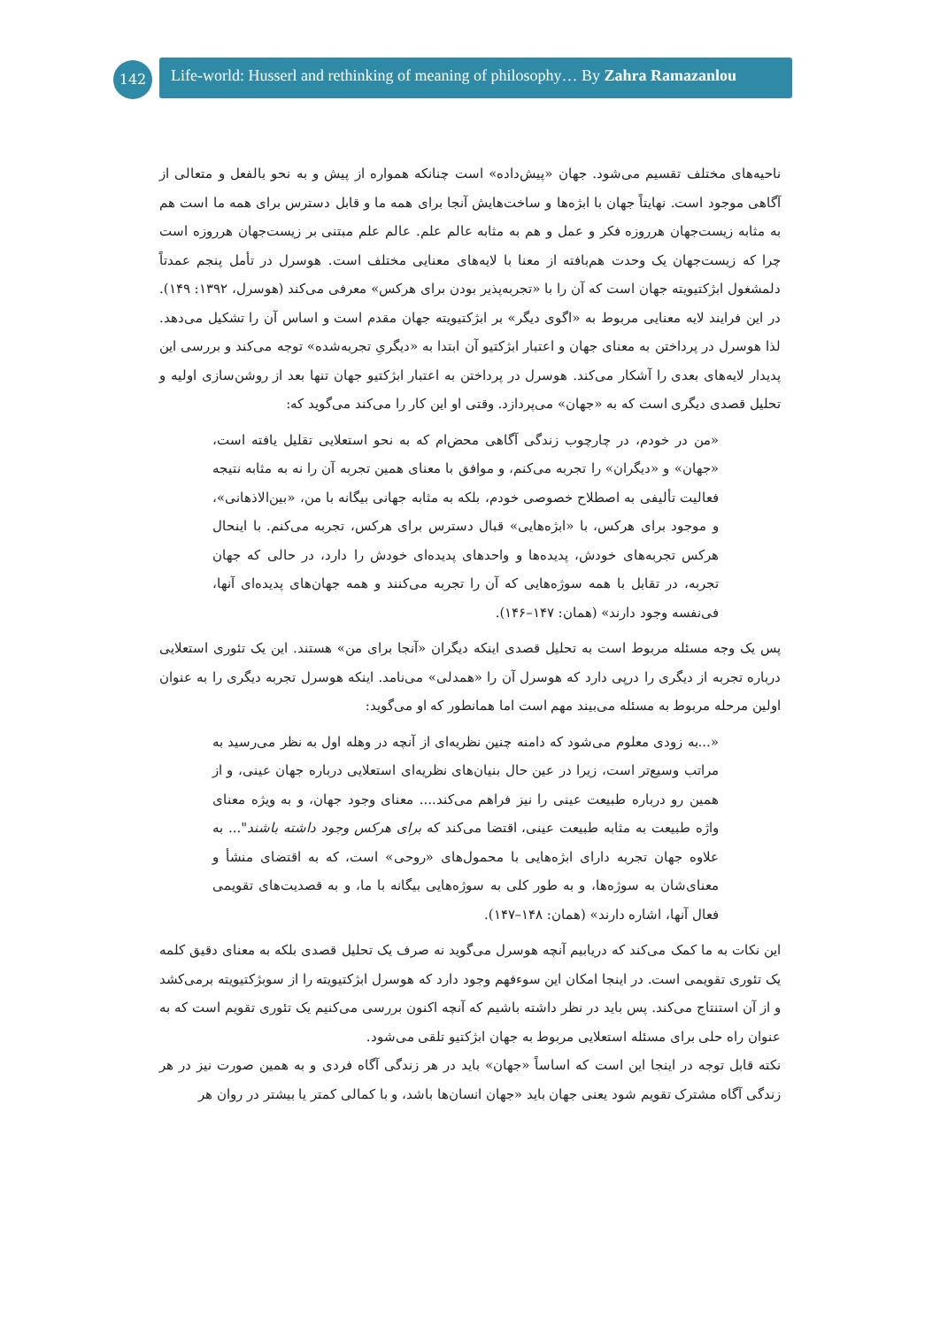142
Life-world: Husserl and rethinking of meaning of philosophy… By Zahra Ramazanlou
ناحیه‌های مختلف تقسیم می‌شود. جهان «پیش‌داده» است چنانکه همواره از پیش و به نحو بالفعل و متعالی از آگاهی موجود است. نهایتاً جهان با ابژه‌ها و ساخت‌هایش آنجا برای همه ما و قابل دسترس برای همه ما است هم به مثابه زیست‌جهان هرروزه فکر و عمل و هم به مثابه عالم علم. عالم علم مبتنی بر زیست‌جهان هرروزه است چرا که زیست‌جهان یک وحدت هم‌بافته از معنا با لایه‌های معنایی مختلف است. هوسرل در تأمل پنجم عمدتاً دلمشغول ابژکتیویته جهان است که آن را با «تجربه‌پذیر بودن برای هرکس» معرفی می‌کند (هوسرل، ۱۳۹۲: ۱۴۹). در این فرایند لایه معنایی مربوط به «اگوی دیگر» بر ابژکتیویته جهان مقدم است و اساس آن را تشکیل می‌دهد. لذا هوسرل در پرداختن به معنای جهان و اعتبار ابژکتیو آن ابتدا به «دیگریِ تجربه‌شده» توجه می‌کند و بررسی این پدیدار لایه‌های بعدی را آشکار می‌کند. هوسرل در پرداختن به اعتبار ابژکتیو جهان تنها بعد از روشن‌سازی اولیه و تحلیل قصدی دیگری است که به «جهان» می‌پردازد. وقتی او این کار را می‌کند می‌گوید که:
«من در خودم، در چارچوب زندگی آگاهی محض‌ام که به نحو استعلایی تقلیل یافته است، «جهان» و «دیگران» را تجربه می‌کنم، و موافق با معنای همین تجربه آن را نه به مثابه نتیجه فعالیت تألیفی به اصطلاح خصوصی خودم، بلکه به مثابه جهانی بیگانه با من، «بین‌الاذهانی»، و موجود برای هرکس، با «ابژه‌هایی» قبال دسترس برای هرکس، تجربه می‌کنم. با اینحال هرکس تجربه‌های خودش، پدیده‌ها و واحدهای پدیده‌ای خودش را دارد، در حالی که جهان تجربه، در تقابل با همه سوژه‌هایی که آن را تجربه می‌کنند و همه جهان‌های پدیده‌ای آنها، فی‌نفسه وجود دارند» (همان: ۱۴۷–۱۴۶).
پس یک وجه مسئله مربوط است به تحلیل قصدی اینکه دیگران «آنجا برای من» هستند. این یک تئوری استعلایی درباره تجربه از دیگری را درپی دارد که هوسرل آن را «همدلی» می‌نامد. اینکه هوسرل تجربه دیگری را به عنوان اولین مرحله مربوط به مسئله می‌بیند مهم است اما همانطور که او می‌گوید:
«...به زودی معلوم می‌شود که دامنه چنین نظریه‌ای از آنچه در وهله اول به نظر می‌رسید به مراتب وسیع‌تر است، زیرا در عین حال بنیان‌های نظریه‌ای استعلایی درباره جهان عینی، و از همین رو درباره طبیعت عینی را نیز فراهم می‌کند.... معنای وجود جهان، و به ویژه معنای واژه طبیعت به مثابه طبیعت عینی، اقتضا می‌کند که برای هرکس وجود داشته باشند"... به علاوه جهان تجربه دارای ابژه‌هایی با محمول‌های «روحی» است، که به اقتضای منشأ و معنای‌شان به سوژه‌ها، و به طور کلی به سوژه‌هایی بیگانه با ما، و به قصدیت‌های تقویمی فعال آنها، اشاره دارند» (همان: ۱۴۸–۱۴۷).
این نکات به ما کمک می‌کند که دریابیم آنچه هوسرل می‌گوید نه صرف یک تحلیل قصدی بلکه به معنای دقیق کلمه یک تئوری تقویمی است. در اینجا امکان این سوءفهم وجود دارد که هوسرل ابژکتیویته را از سوبژکتیویته برمی‌کشد و از آن استنتاج می‌کند. پس باید در نظر داشته باشیم که آنچه اکنون بررسی می‌کنیم یک تئوری تقویم است که به عنوان راه حلی برای مسئله استعلایی مربوط به جهان ابژکتیو تلقی می‌شود.
نکته قابل توجه در اینجا این است که اساساً «جهان» باید در هر زندگی آگاه فردی و به همین صورت نیز در هر زندگی آگاه مشترک تقویم شود یعنی جهان باید «جهان انسان‌ها باشد، و با کمالی کمتر یا بیشتر در روان هر